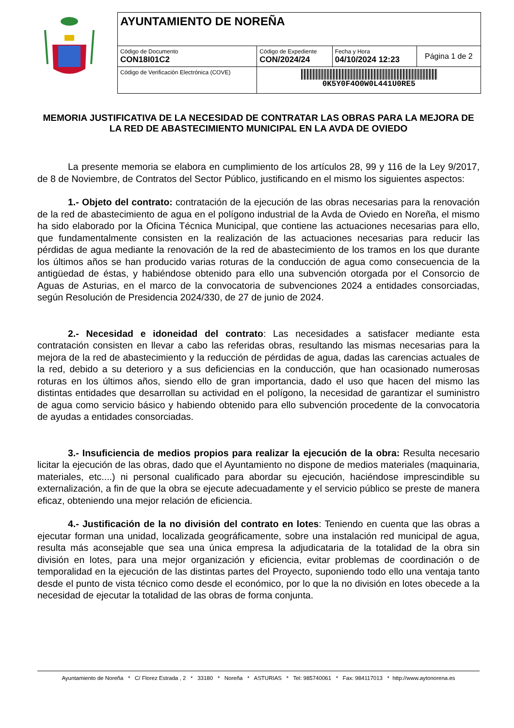| AYUNTAMIENTO DE NOREÑA | | | |
| Código de Documento CON18I01C2 | Código de Expediente CON/2024/24 | Fecha y Hora 04/10/2024 12:23 | Página 1 de 2 |
| Código de Verificación Electrónica (COVE) | 0K5Y0F4O0W0L441U0RE5 | | |
MEMORIA JUSTIFICATIVA DE LA NECESIDAD DE CONTRATAR LAS OBRAS PARA LA MEJORA DE LA RED DE ABASTECIMIENTO MUNICIPAL EN LA AVDA DE OVIEDO
La presente memoria se elabora en cumplimiento de los artículos 28, 99 y 116 de la Ley 9/2017, de 8 de Noviembre, de Contratos del Sector Público, justificando en el mismo los siguientes aspectos:
1.- Objeto del contrato: contratación de la ejecución de las obras necesarias para la renovación de la red de abastecimiento de agua en el polígono industrial de la Avda de Oviedo en Noreña, el mismo ha sido elaborado por la Oficina Técnica Municipal, que contiene las actuaciones necesarias para ello, que fundamentalmente consisten en la realización de las actuaciones necesarias para reducir las pérdidas de agua mediante la renovación de la red de abastecimiento de los tramos en los que durante los últimos años se han producido varias roturas de la conducción de agua como consecuencia de la antigüedad de éstas, y habiéndose obtenido para ello una subvención otorgada por el Consorcio de Aguas de Asturias, en el marco de la convocatoria de subvenciones 2024 a entidades consorciadas, según Resolución de Presidencia 2024/330, de 27 de junio de 2024.
2.- Necesidad e idoneidad del contrato: Las necesidades a satisfacer mediante esta contratación consisten en llevar a cabo las referidas obras, resultando las mismas necesarias para la mejora de la red de abastecimiento y la reducción de pérdidas de agua, dadas las carencias actuales de la red, debido a su deterioro y a sus deficiencias en la conducción, que han ocasionado numerosas roturas en los últimos años, siendo ello de gran importancia, dado el uso que hacen del mismo las distintas entidades que desarrollan su actividad en el polígono, la necesidad de garantizar el suministro de agua como servicio básico y habiendo obtenido para ello subvención procedente de la convocatoria de ayudas a entidades consorciadas.
3.- Insuficiencia de medios propios para realizar la ejecución de la obra: Resulta necesario licitar la ejecución de las obras, dado que el Ayuntamiento no dispone de medios materiales (maquinaria, materiales, etc....) ni personal cualificado para abordar su ejecución, haciéndose imprescindible su externalización, a fin de que la obra se ejecute adecuadamente y el servicio público se preste de manera eficaz, obteniendo una mejor relación de eficiencia.
4.- Justificación de la no división del contrato en lotes: Teniendo en cuenta que las obras a ejecutar forman una unidad, localizada geográficamente, sobre una instalación red municipal de agua, resulta más aconsejable que sea una única empresa la adjudicataria de la totalidad de la obra sin división en lotes, para una mejor organización y eficiencia, evitar problemas de coordinación o de temporalidad en la ejecución de las distintas partes del Proyecto, suponiendo todo ello una ventaja tanto desde el punto de vista técnico como desde el económico, por lo que la no división en lotes obecede a la necesidad de ejecutar la totalidad de las obras de forma conjunta.
Ayuntamiento de Noreña * C/ Florez Estrada , 2 * 33180 * Noreña * ASTURIAS * Tel: 985740061 * Fax: 984117013 * http://www.aytonorena.es